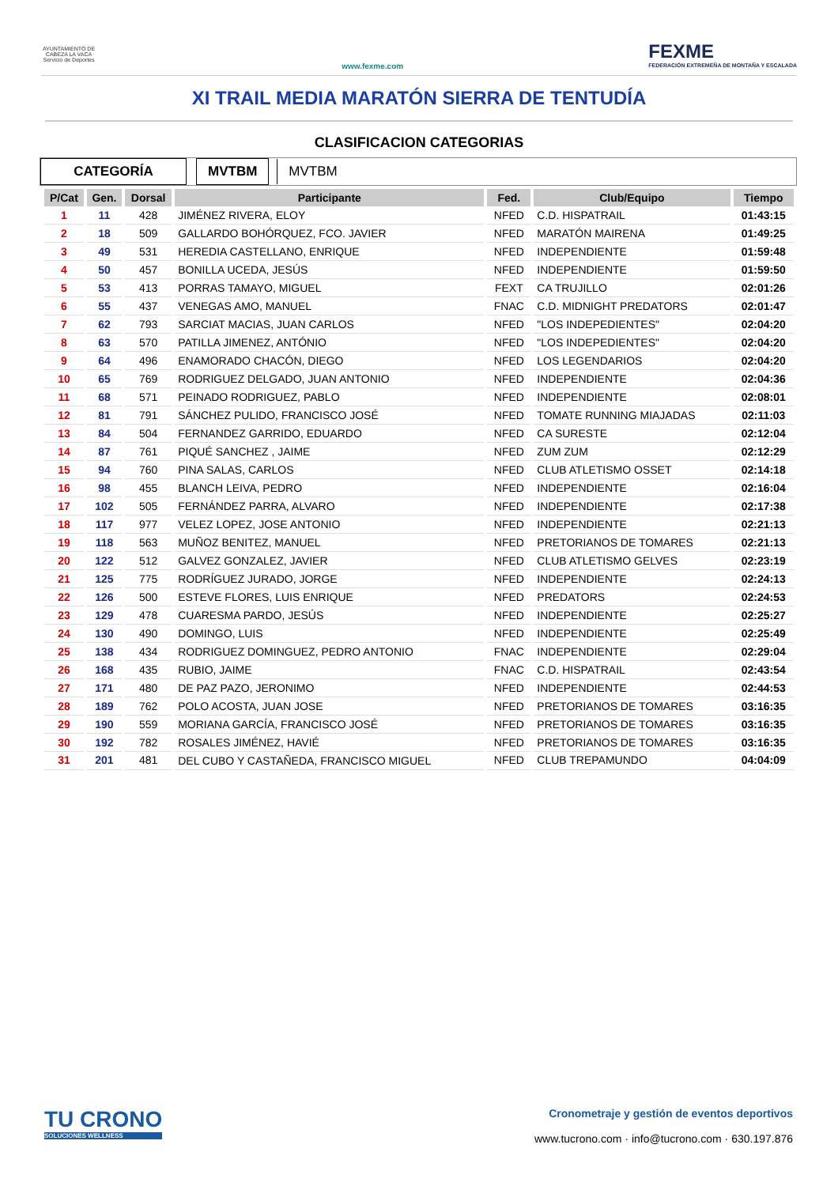AYUNTAMIENTO DE CABEZA LA VACA Servicio de Deportes
www.fexme.com
FEXME
FEDERACIÓN EXTREMEÑA DE MONTAÑA Y ESCALADA
XI TRAIL MEDIA MARATÓN SIERRA DE TENTUDÍA
CLASIFICACION CATEGORIAS
CATEGORÍA MVTBM MVTBM
| P/Cat | Gen. | Dorsal | Participante | Fed. | Club/Equipo | Tiempo |
| --- | --- | --- | --- | --- | --- | --- |
| 1 | 11 | 428 | JIMÉNEZ RIVERA, ELOY | NFED | C.D. HISPATRAIL | 01:43:15 |
| 2 | 18 | 509 | GALLARDO BOHÓRQUEZ, FCO. JAVIER | NFED | MARATÓN MAIRENA | 01:49:25 |
| 3 | 49 | 531 | HEREDIA CASTELLANO, ENRIQUE | NFED | INDEPENDIENTE | 01:59:48 |
| 4 | 50 | 457 | BONILLA UCEDA, JESÚS | NFED | INDEPENDIENTE | 01:59:50 |
| 5 | 53 | 413 | PORRAS TAMAYO, MIGUEL | FEXT | CA TRUJILLO | 02:01:26 |
| 6 | 55 | 437 | VENEGAS AMO, MANUEL | FNAC | C.D. MIDNIGHT PREDATORS | 02:01:47 |
| 7 | 62 | 793 | SARCIAT MACIAS, JUAN CARLOS | NFED | "LOS INDEPEDIENTES" | 02:04:20 |
| 8 | 63 | 570 | PATILLA JIMENEZ, ANTÓNIO | NFED | "LOS INDEPEDIENTES" | 02:04:20 |
| 9 | 64 | 496 | ENAMORADO CHACÓN, DIEGO | NFED | LOS LEGENDARIOS | 02:04:20 |
| 10 | 65 | 769 | RODRIGUEZ DELGADO, JUAN ANTONIO | NFED | INDEPENDIENTE | 02:04:36 |
| 11 | 68 | 571 | PEINADO RODRIGUEZ, PABLO | NFED | INDEPENDIENTE | 02:08:01 |
| 12 | 81 | 791 | SÁNCHEZ PULIDO, FRANCISCO JOSÉ | NFED | TOMATE RUNNING MIAJADAS | 02:11:03 |
| 13 | 84 | 504 | FERNANDEZ GARRIDO, EDUARDO | NFED | CA SURESTE | 02:12:04 |
| 14 | 87 | 761 | PIQUÉ SANCHEZ , JAIME | NFED | ZUM ZUM | 02:12:29 |
| 15 | 94 | 760 | PINA SALAS, CARLOS | NFED | CLUB ATLETISMO OSSET | 02:14:18 |
| 16 | 98 | 455 | BLANCH LEIVA, PEDRO | NFED | INDEPENDIENTE | 02:16:04 |
| 17 | 102 | 505 | FERNÁNDEZ PARRA, ALVARO | NFED | INDEPENDIENTE | 02:17:38 |
| 18 | 117 | 977 | VELEZ LOPEZ, JOSE ANTONIO | NFED | INDEPENDIENTE | 02:21:13 |
| 19 | 118 | 563 | MUÑOZ BENITEZ, MANUEL | NFED | PRETORIANOS DE TOMARES | 02:21:13 |
| 20 | 122 | 512 | GALVEZ GONZALEZ, JAVIER | NFED | CLUB ATLETISMO GELVES | 02:23:19 |
| 21 | 125 | 775 | RODRÍGUEZ JURADO, JORGE | NFED | INDEPENDIENTE | 02:24:13 |
| 22 | 126 | 500 | ESTEVE FLORES, LUIS ENRIQUE | NFED | PREDATORS | 02:24:53 |
| 23 | 129 | 478 | CUARESMA PARDO, JESÚS | NFED | INDEPENDIENTE | 02:25:27 |
| 24 | 130 | 490 | DOMINGO, LUIS | NFED | INDEPENDIENTE | 02:25:49 |
| 25 | 138 | 434 | RODRIGUEZ DOMINGUEZ, PEDRO ANTONIO | FNAC | INDEPENDIENTE | 02:29:04 |
| 26 | 168 | 435 | RUBIO, JAIME | FNAC | C.D. HISPATRAIL | 02:43:54 |
| 27 | 171 | 480 | DE PAZ PAZO, JERONIMO | NFED | INDEPENDIENTE | 02:44:53 |
| 28 | 189 | 762 | POLO ACOSTA, JUAN JOSE | NFED | PRETORIANOS DE TOMARES | 03:16:35 |
| 29 | 190 | 559 | MORIANA GARCÍA, FRANCISCO JOSÉ | NFED | PRETORIANOS DE TOMARES | 03:16:35 |
| 30 | 192 | 782 | ROSALES JIMÉNEZ, HAVIÉ | NFED | PRETORIANOS DE TOMARES | 03:16:35 |
| 31 | 201 | 481 | DEL CUBO Y CASTAÑEDA, FRANCISCO MIGUEL | NFED | CLUB TREPAMUNDO | 04:04:09 |
TU CRONO
SOLUCIONES WELLNESS
Cronometraje y gestión de eventos deportivos
www.tucrono.com · info@tucrono.com · 630.197.876